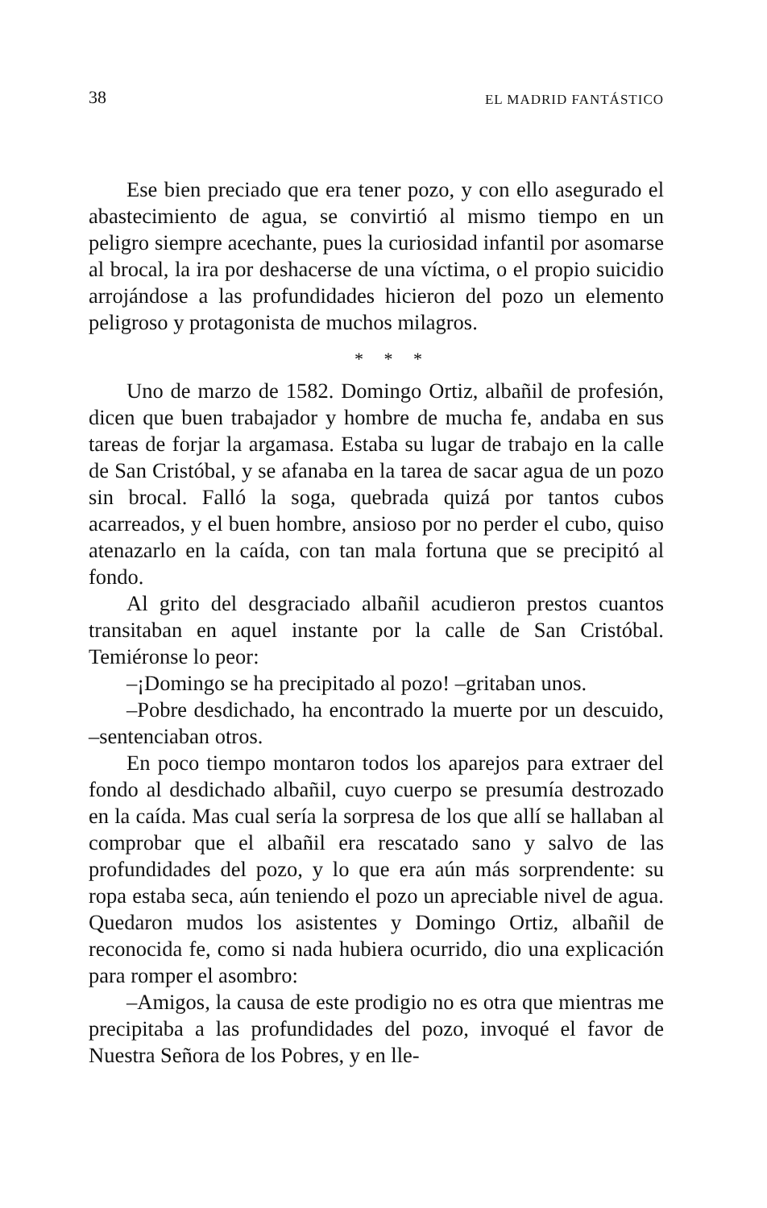38 EL MADRID FANTÁSTICO
Ese bien preciado que era tener pozo, y con ello asegurado el abastecimiento de agua, se convirtió al mismo tiempo en un peligro siempre acechante, pues la curiosidad infantil por asomarse al brocal, la ira por deshacerse de una víctima, o el propio suicidio arrojándose a las profundidades hicieron del pozo un elemento peligroso y protagonista de muchos milagros.
* * *
Uno de marzo de 1582. Domingo Ortiz, albañil de profesión, dicen que buen trabajador y hombre de mucha fe, andaba en sus tareas de forjar la argamasa. Estaba su lugar de trabajo en la calle de San Cristóbal, y se afanaba en la tarea de sacar agua de un pozo sin brocal. Falló la soga, quebrada quizá por tantos cubos acarreados, y el buen hombre, ansioso por no perder el cubo, quiso atenazarlo en la caída, con tan mala fortuna que se precipitó al fondo.
Al grito del desgraciado albañil acudieron prestos cuantos transitaban en aquel instante por la calle de San Cristóbal. Temiéronse lo peor:
–¡Domingo se ha precipitado al pozo! –gritaban unos.
–Pobre desdichado, ha encontrado la muerte por un descuido, –sentenciaban otros.
En poco tiempo montaron todos los aparejos para extraer del fondo al desdichado albañil, cuyo cuerpo se presumía destrozado en la caída. Mas cual sería la sorpresa de los que allí se hallaban al comprobar que el albañil era rescatado sano y salvo de las profundidades del pozo, y lo que era aún más sorprendente: su ropa estaba seca, aún teniendo el pozo un apreciable nivel de agua. Quedaron mudos los asistentes y Domingo Ortiz, albañil de reconocida fe, como si nada hubiera ocurrido, dio una explicación para romper el asombro:
–Amigos, la causa de este prodigio no es otra que mientras me precipitaba a las profundidades del pozo, invoqué el favor de Nuestra Señora de los Pobres, y en lle-